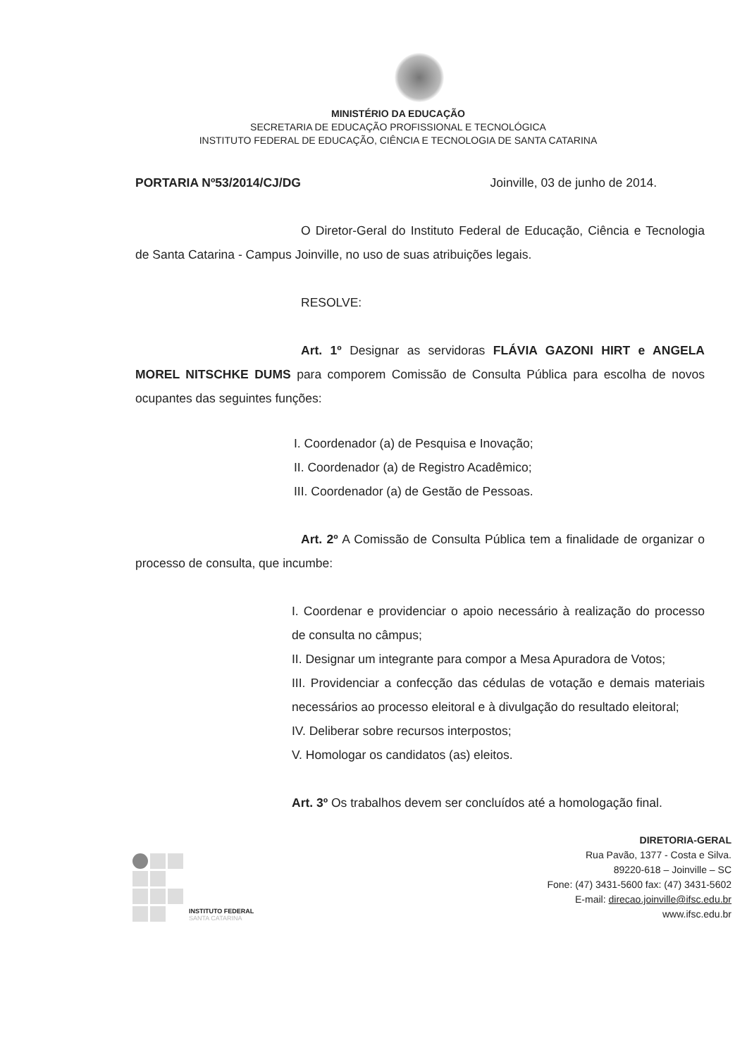MINISTÉRIO DA EDUCAÇÃO
SECRETARIA DE EDUCAÇÃO PROFISSIONAL E TECNOLÓGICA
INSTITUTO FEDERAL DE EDUCAÇÃO, CIÊNCIA E TECNOLOGIA DE SANTA CATARINA
PORTARIA Nº53/2014/CJ/DG Joinville, 03 de junho de 2014.
O Diretor-Geral do Instituto Federal de Educação, Ciência e Tecnologia de Santa Catarina - Campus Joinville, no uso de suas atribuições legais.
RESOLVE:
Art. 1º Designar as servidoras FLÁVIA GAZONI HIRT e ANGELA MOREL NITSCHKE DUMS para comporem Comissão de Consulta Pública para escolha de novos ocupantes das seguintes funções:
I. Coordenador (a) de Pesquisa e Inovação;
II. Coordenador (a) de Registro Acadêmico;
III. Coordenador (a) de Gestão de Pessoas.
Art. 2º A Comissão de Consulta Pública tem a finalidade de organizar o processo de consulta, que incumbe:
I. Coordenar e providenciar o apoio necessário à realização do processo de consulta no câmpus;
II. Designar um integrante para compor a Mesa Apuradora de Votos;
III. Providenciar a confecção das cédulas de votação e demais materiais necessários ao processo eleitoral e à divulgação do resultado eleitoral;
IV. Deliberar sobre recursos interpostos;
V. Homologar os candidatos (as) eleitos.
Art. 3º Os trabalhos devem ser concluídos até a homologação final.
INSTITUTO FEDERAL
SANTA CATARINA
DIRETORIA-GERAL
Rua Pavão, 1377 - Costa e Silva.
89220-618 – Joinville – SC
Fone: (47) 3431-5600 fax: (47) 3431-5602
E-mail: direcao.joinville@ifsc.edu.br
www.ifsc.edu.br